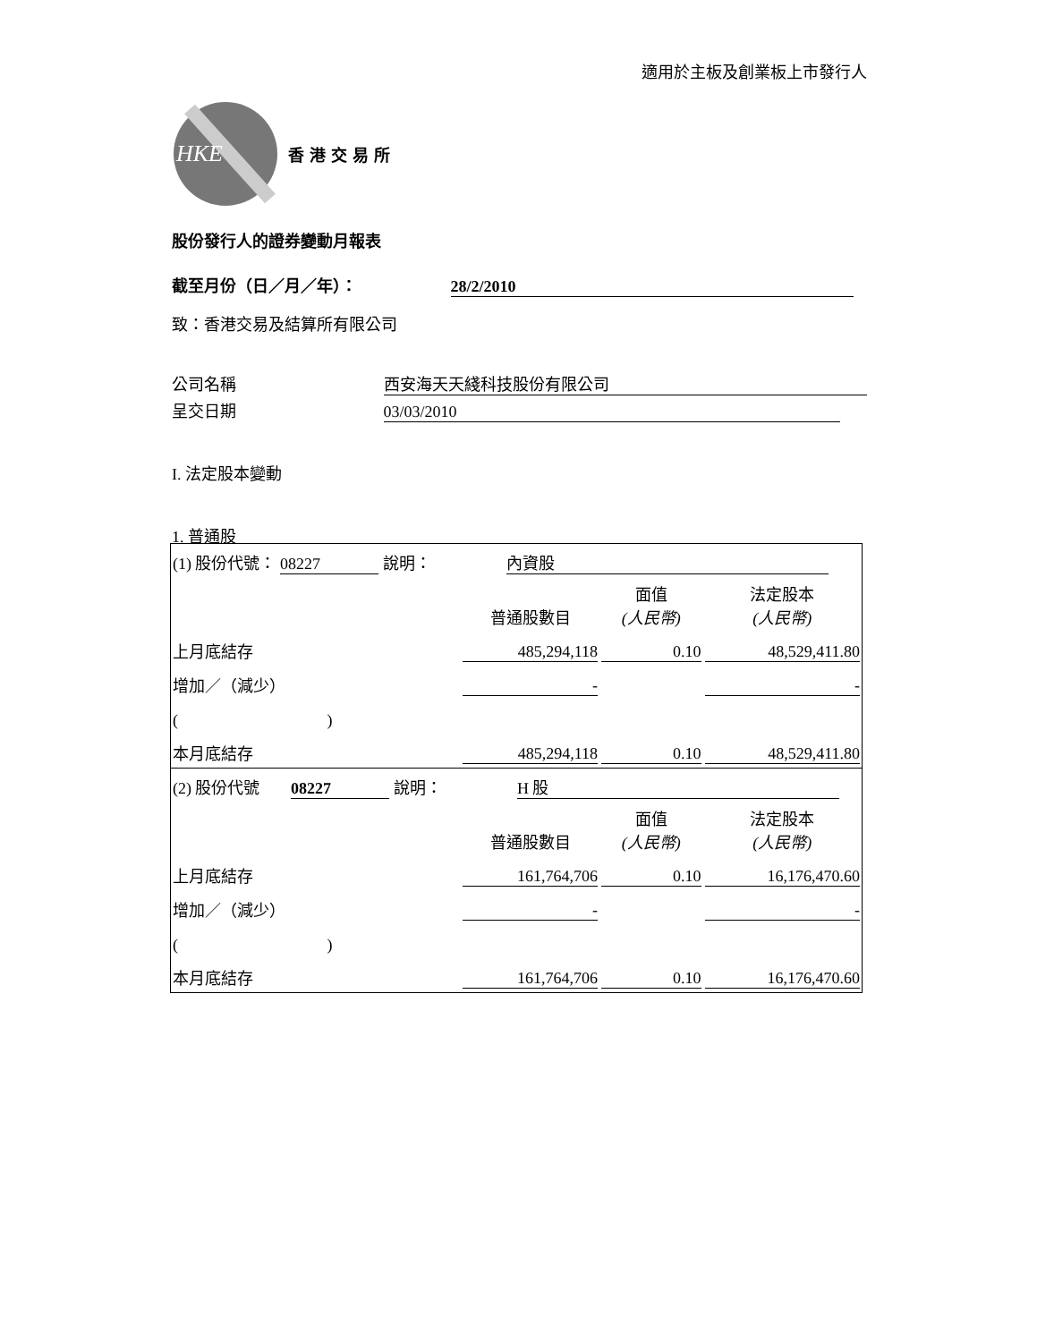適用於主板及創業板上市發行人
HKE
香港交易所
股份發行人的證券變動月報表
截至月份（日／月／年）： 28/2/2010
致：香港交易及結算所有限公司
公司名稱 西安海天天綫科技股份有限公司
呈交日期 03/03/2010
I. 法定股本變動
1. 普通股
| (1) 股份代號： 08227 說明： 內資股 | | | |
| | 普通股數目 | 面值 (人民幣) | 法定股本 (人民幣) |
| 上月底結存 | 485,294,118 | 0.10 | 48,529,411.80 |
| 增加／（減少） | - | | - |
| ( ) | | | |
| 本月底結存 | 485,294,118 | 0.10 | 48,529,411.80 |
| (2) 股份代號 08227 說明： H 股 | | | |
| | 普通股數目 | 面值 (人民幣) | 法定股本 (人民幣) |
| 上月底結存 | 161,764,706 | 0.10 | 16,176,470.60 |
| 增加／（減少） | - | | - |
| ( ) | | | |
| 本月底結存 | 161,764,706 | 0.10 | 16,176,470.60 |